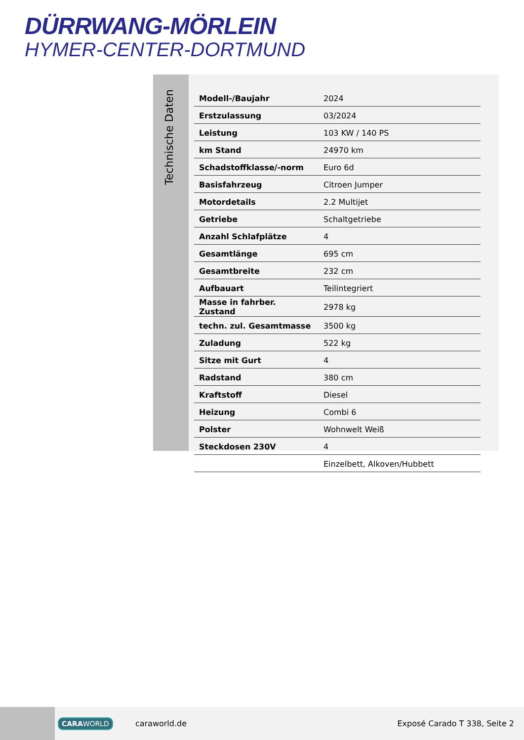DÜRRWANG-MÖRLEIN
HYMER-CENTER-DORTMUND
Technische Daten
| Modell-/Baujahr | 2024 |
| Erstzulassung | 03/2024 |
| Leistung | 103 KW / 140 PS |
| km Stand | 24970 km |
| Schadstoffklasse/-norm | Euro 6d |
| Basisfahrzeug | Citroen Jumper |
| Motordetails | 2.2 Multijet |
| Getriebe | Schaltgetriebe |
| Anzahl Schlafplätze | 4 |
| Gesamtlänge | 695 cm |
| Gesamtbreite | 232 cm |
| Aufbauart | Teilintegriert |
| Masse in fahrber. Zustand | 2978 kg |
| techn. zul. Gesamtmasse | 3500 kg |
| Zuladung | 522 kg |
| Sitze mit Gurt | 4 |
| Radstand | 380 cm |
| Kraftstoff | Diesel |
| Heizung | Combi 6 |
| Polster | Wohnwelt Weiß |
| Steckdosen 230V | 4 |
| | Einzelbett, Alkoven/Hubbett |
CARAWORLD caraworld.de Exposé Carado T 338, Seite 2